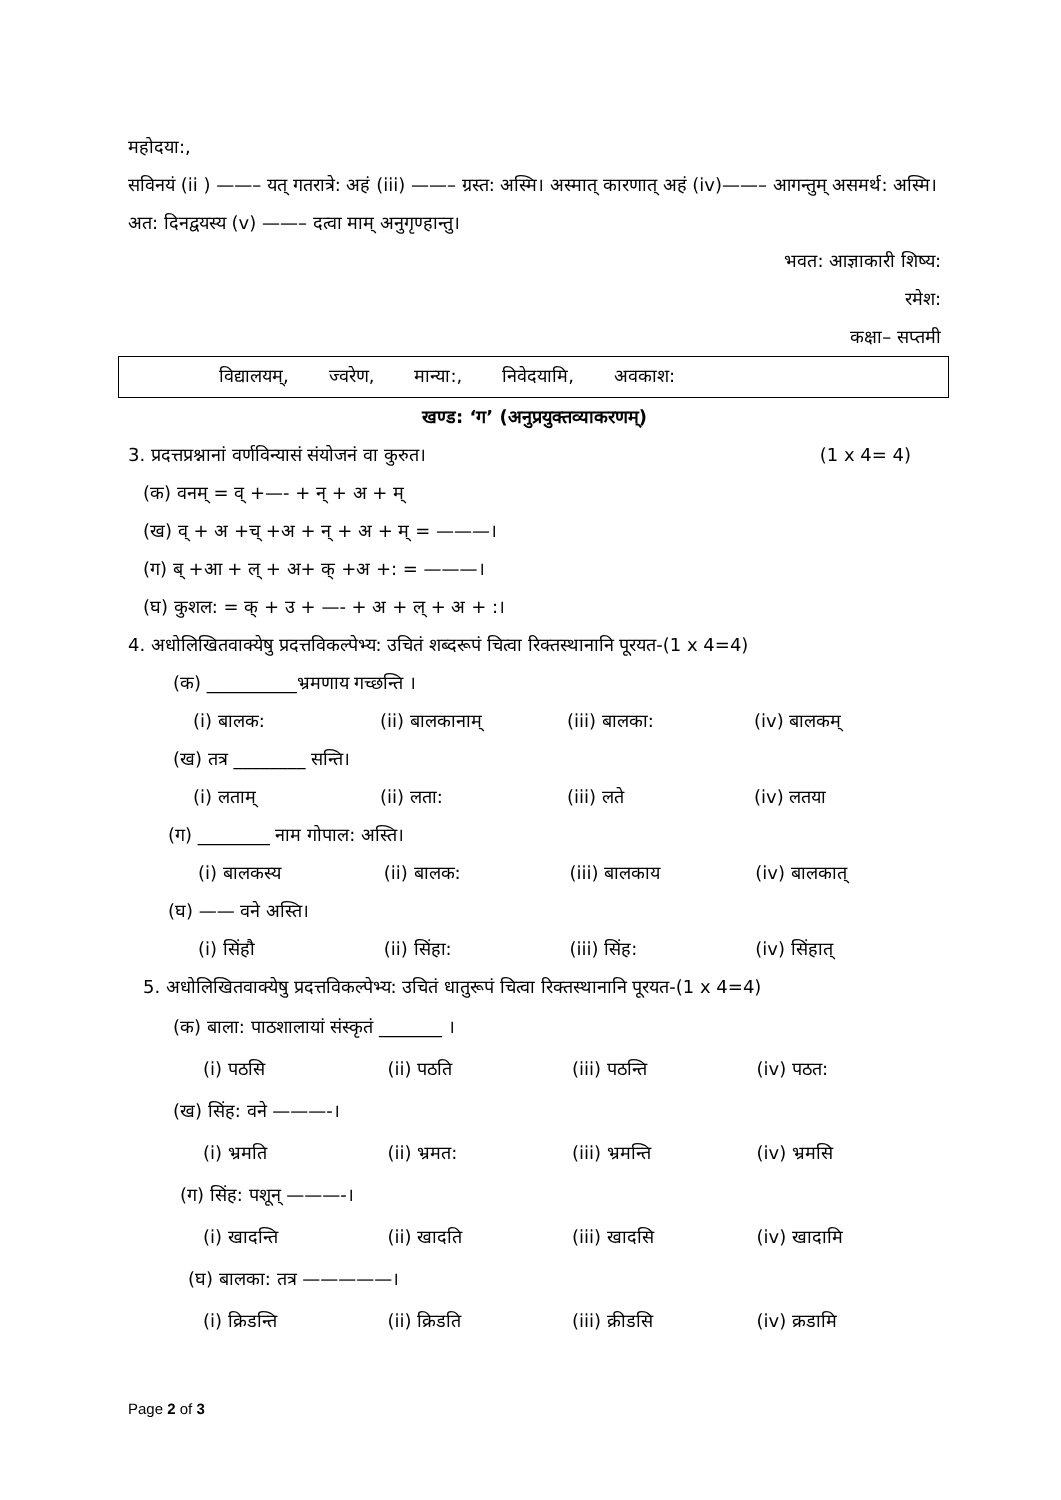महोदया:,
सविनयं (ii ) ——– यत् गतरात्रे: अहं (iii) ——– ग्रस्त: अस्मि। अस्मात् कारणात् अहं (iv)——– आगन्तुम् असमर्थ: अस्मि। अत: दिनद्वयस्य (v) ——– दत्वा माम् अनुगृण्हान्तु।
भवत: आज्ञाकारी शिष्य:
रमेश:
कक्षा– सप्तमी
विद्यालयम्, ज्वरेण, मान्या:, निवेदयामि, अवकाश:
खण्ड: ‘ग’ (अनुप्रयुक्तव्याकरणम्)
3. प्रदत्तप्रश्नानां वर्णविन्यासं संयोजनं वा कुरुत। (1 x 4= 4)
(क) वनम् = व् +—- + न् + अ + म्
(ख) व् + अ +च् +अ + न् + अ + म् = ———।
(ग) ब् +आ + ल् + अ+ क् +अ +: = ———।
(घ) कुशल: = क् + उ + —- + अ + ल् + अ + :।
4. अधोलिखितवाक्येषु प्रदत्तविकल्पेभ्य: उचितं शब्दरूपं चित्वा रिक्तस्थानानि पूरयत-(1 x 4=4)
(क) __________भ्रमणाय गच्छन्ति ।
(i) बालक: (ii) बालकानाम् (iii) बालका: (iv) बालकम्
(ख) तत्र ________ सन्ति।
(i) लताम् (ii) लता: (iii) लते (iv) लतया
(ग) ________ नाम गोपाल: अस्ति।
(i) बालकस्य (ii) बालक: (iii) बालकाय (iv) बालकात्
(घ) —— वने अस्ति।
(i) सिंहौ (ii) सिंहा: (iii) सिंह: (iv) सिंहात्
5. अधोलिखितवाक्येषु प्रदत्तविकल्पेभ्य: उचितं धातुरूपं चित्वा रिक्तस्थानानि पूरयत-(1 x 4=4)
(क) बाला: पाठशालायां संस्कृतं _______ ।
(i) पठसि (ii) पठति (iii) पठन्ति (iv) पठत:
(ख) सिंह: वने ———-।
(i) भ्रमति (ii) भ्रमत: (iii) भ्रमन्ति (iv) भ्रमसि
(ग) सिंह: पशून् ———-।
(i) खादन्ति (ii) खादति (iii) खादसि (iv) खादामि
(घ) बालका: तत्र —————।
(i) क्रिडन्ति (ii) क्रिडति (iii) क्रीडसि (iv) क्रडामि
Page 2 of 3